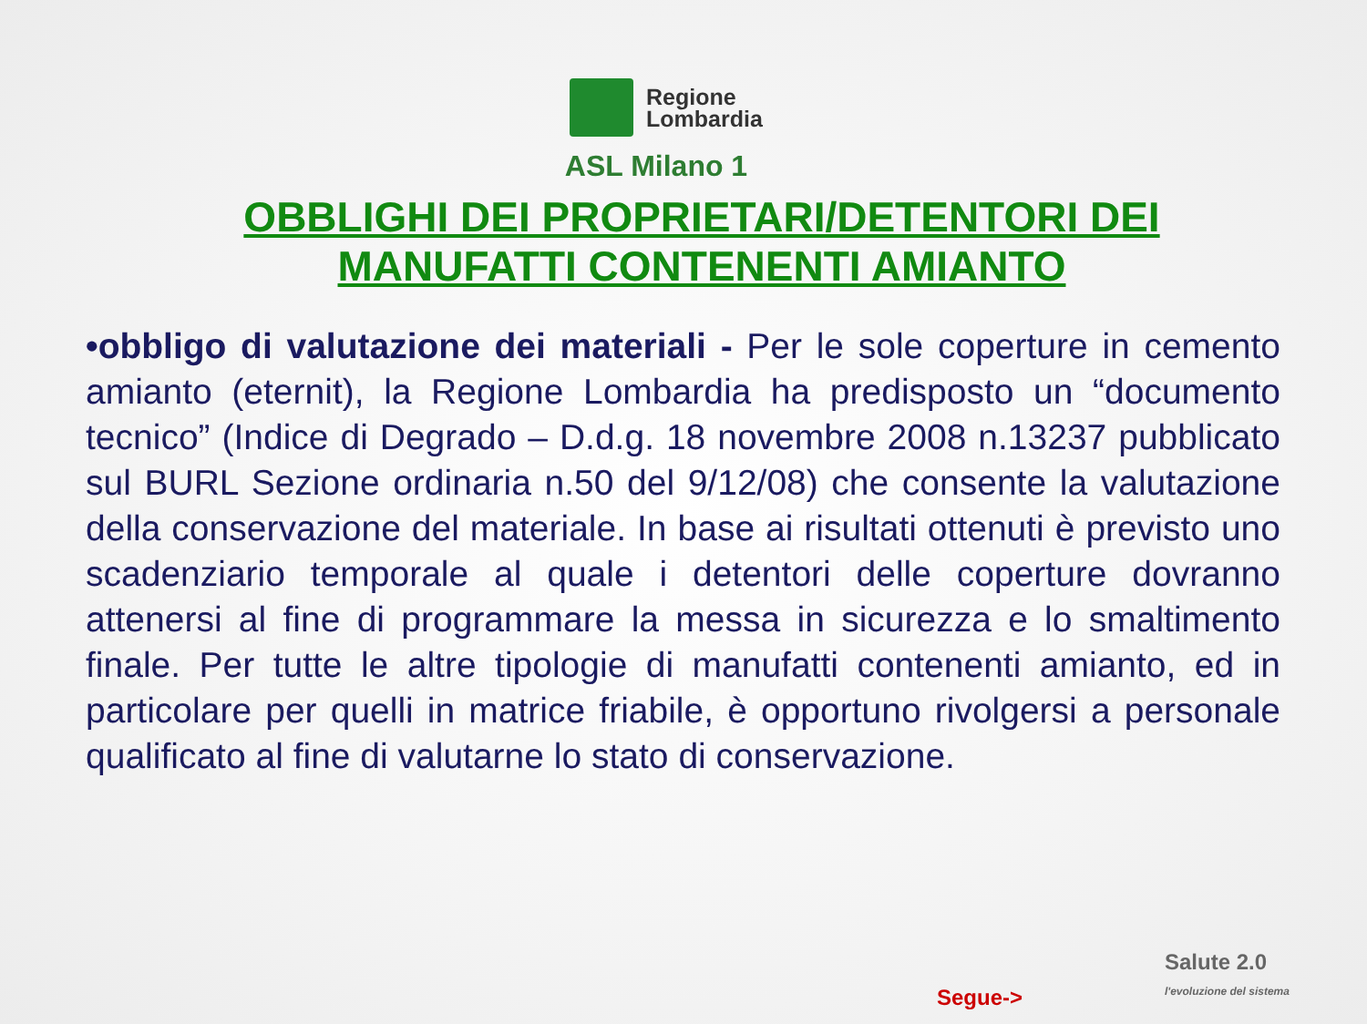Regione
Lombardia
ASL Milano 1
OBBLIGHI DEI PROPRIETARI/DETENTORI DEI MANUFATTI CONTENENTI AMIANTO
•obbligo di valutazione dei materiali - Per le sole coperture in cemento amianto (eternit), la Regione Lombardia ha predisposto un “documento tecnico” (Indice di Degrado – D.d.g. 18 novembre 2008 n.13237 pubblicato sul BURL Sezione ordinaria n.50 del 9/12/08) che consente la valutazione della conservazione del materiale. In base ai risultati ottenuti è previsto uno scadenziario temporale al quale i detentori delle coperture dovranno attenersi al fine di programmare la messa in sicurezza e lo smaltimento finale. Per tutte le altre tipologie di manufatti contenenti amianto, ed in particolare per quelli in matrice friabile, è opportuno rivolgersi a personale qualificato al fine di valutarne lo stato di conservazione.
Salute 2.0
l'evoluzione del sistema
Segue->